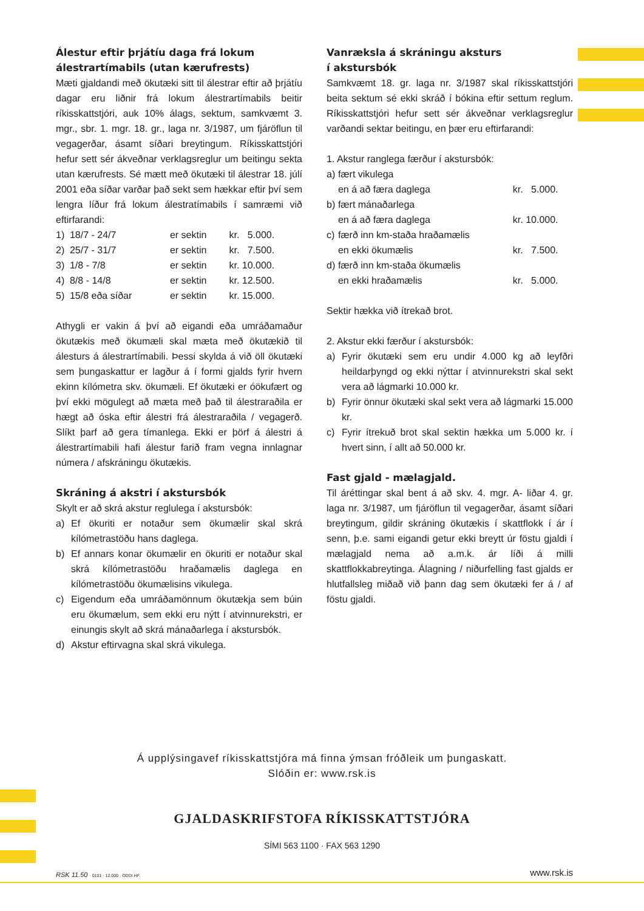Álestur eftir þrjátíu daga frá lokum álestrartímabils (utan kærufrests)
Mæti gjaldandi með ökutæki sitt til álestrar eftir að þrjátíu dagar eru liðnir frá lokum álestrartímabils beitir ríkisskattstjóri, auk 10% álags, sektum, samkvæmt 3. mgr., sbr. 1. mgr. 18. gr., laga nr. 3/1987, um fjáröflun til vegagerðar, ásamt síðari breytingum. Ríkisskattstjóri hefur sett sér ákveðnar verklagsreglur um beitingu sekta utan kærufrests. Sé mætt með ökutæki til álestrar 18. júlí 2001 eða síðar varðar það sekt sem hækkar eftir því sem lengra líður frá lokum álestratímabils í samræmi við eftirfarandi:
| 1) | 18/7 - 24/7 | er sektin | kr. 5.000. |
| 2) | 25/7 - 31/7 | er sektin | kr. 7.500. |
| 3) | 1/8 - 7/8 | er sektin | kr. 10.000. |
| 4) | 8/8 - 14/8 | er sektin | kr. 12.500. |
| 5) | 15/8 eða síðar | er sektin | kr. 15.000. |
Athygli er vakin á því að eigandi eða umráðamaður ökutækis með ökumæli skal mæta með ökutækið til álesturs á álestrartímabili. Þessi skylda á við öll ökutæki sem þungaskattur er lagður á í formi gjalds fyrir hvern ekinn kílómetra skv. ökumæli. Ef ökutæki er óökufært og því ekki mögulegt að mæta með það til álestraraðila er hægt að óska eftir álestri frá álestraraðila / vegagerð. Slíkt þarf að gera tímanlega. Ekki er þörf á álestri á álestrartímabili hafi álestur farið fram vegna innlagnar númera / afskráningu ökutækis.
Skráning á akstri í akstursbók
Skylt er að skrá akstur reglulega í akstursbók:
a) Ef ökuriti er notaður sem ökumælir skal skrá kílómetrastöðu hans daglega.
b) Ef annars konar ökumælir en ökuriti er notaður skal skrá kílómetrastöðu hraðamælis daglega en kílómetrastöðu ökumælisins vikulega.
c) Eigendum eða umráðamönnum ökutækja sem búin eru ökumælum, sem ekki eru nýtt í atvinnurekstri, er einungis skylt að skrá mánaðarlega í akstursbók.
d) Akstur eftirvagna skal skrá vikulega.
Vanræksla á skráningu aksturs
í akstursbók
Samkvæmt 18. gr. laga nr. 3/1987 skal ríkisskattstjóri beita sektum sé ekki skráð í bókina eftir settum reglum. Ríkisskattstjóri hefur sett sér ákveðnar verklagsreglur varðandi sektar beitingu, en þær eru eftirfarandi:
| 1. Akstur ranglega færður í akstursbók: | | |
| a) | fært vikulega | |
| | en á að færa daglega | kr. 5.000. |
| b) | fært mánaðarlega | |
| | en á að færa daglega | kr. 10.000. |
| c) | færð inn km-staða hraðamælis | |
| | en ekki ökumælis | kr. 7.500. |
| d) | færð inn km-staða ökumælis | |
| | en ekki hraðamælis | kr. 5.000. |
Sektir hækka við ítrekað brot.
2. Akstur ekki færður í akstursbók:
a) Fyrir ökutæki sem eru undir 4.000 kg að leyfðri heildarþyngd og ekki nýttar í atvinnurekstri skal sekt vera að lágmarki 10.000 kr.
b) Fyrir önnur ökutæki skal sekt vera að lágmarki 15.000 kr.
c) Fyrir ítrekuð brot skal sektin hækka um 5.000 kr. í hvert sinn, í allt að 50.000 kr.
Fast gjald - mælagjald.
Til áréttingar skal bent á að skv. 4. mgr. A- liðar 4. gr. laga nr. 3/1987, um fjáröflun til vegagerðar, ásamt síðari breytingum, gildir skráning ökutækis í skattflokk í ár í senn, þ.e. sami eigandi getur ekki breytt úr föstu gjaldi í mælagjald nema að a.m.k. ár líði á milli skattflokkabreytinga. Álagning / niðurfelling fast gjalds er hlutfallsleg miðað við þann dag sem ökutæki fer á / af föstu gjaldi.
Á upplýsingavef ríkisskattstjóra má finna ýmsan fróðleik um þungaskatt.
Slóðin er: www.rsk.is
GJALDASKRIFSTOFA RÍKISSKATTSTJÓRA
SÍMI 563 1100 · FAX 563 1290
RSK 11.50 · 0101 · 12.000 · ODDI HF.
www.rsk.is